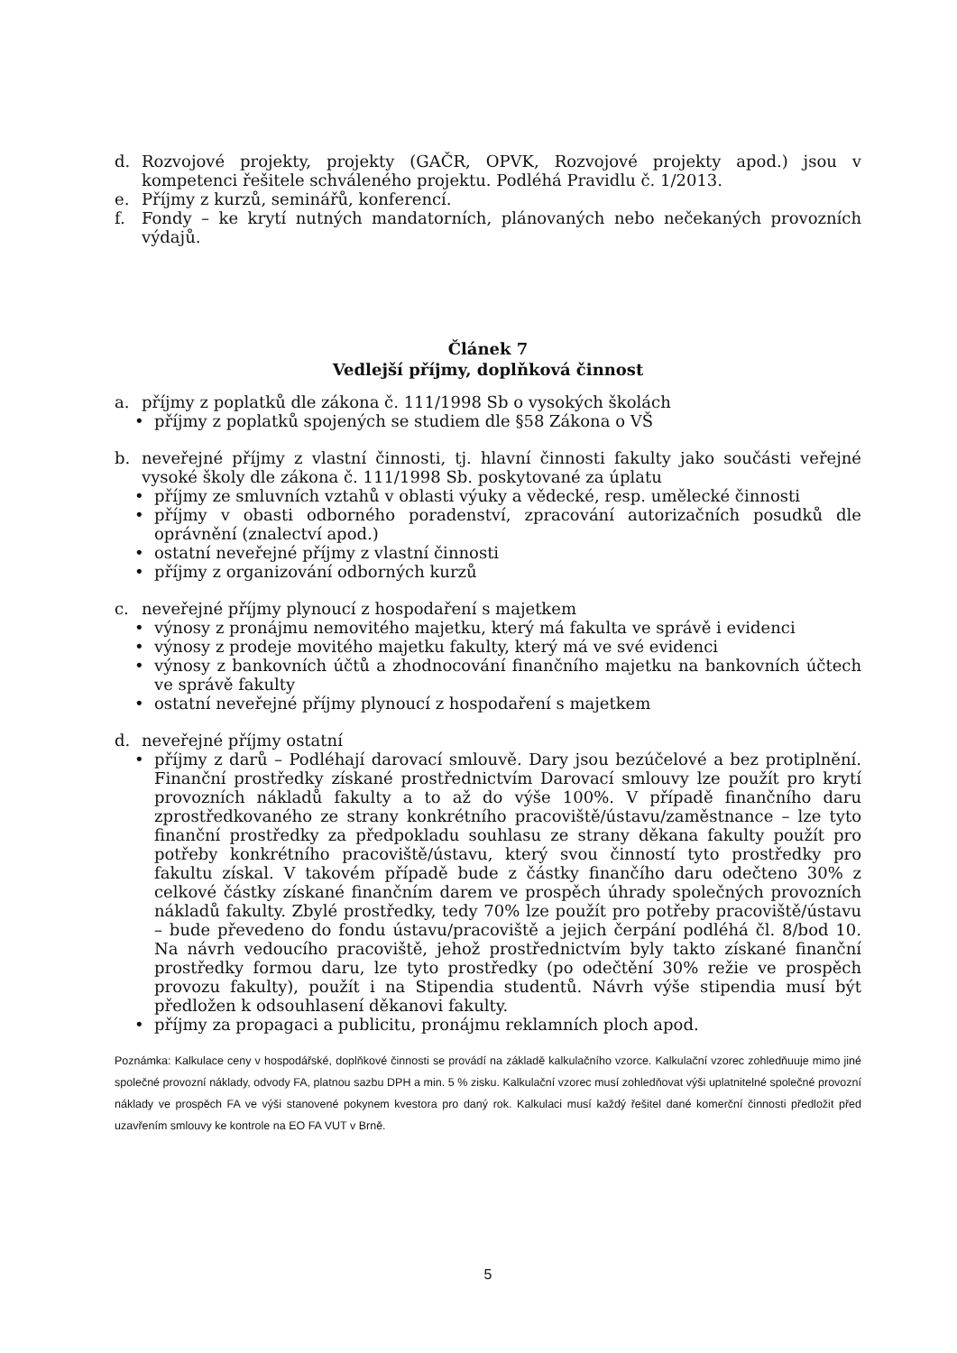d. Rozvojové projekty, projekty (GAČR, OPVK, Rozvojové projekty apod.) jsou v kompetenci řešitele schváleného projektu. Podléhá Pravidlu č. 1/2013.
e. Příjmy z kurzů, seminářů, konferencí.
f. Fondy – ke krytí nutných mandatorních, plánovaných nebo nečekaných provozních výdajů.
Článek 7
Vedlejší příjmy, doplňková činnost
a. příjmy z poplatků dle zákona č. 111/1998 Sb o vysokých školách
• příjmy z poplatků spojených se studiem dle §58 Zákona o VŠ
b. neveřejné příjmy z vlastní činnosti, tj. hlavní činnosti fakulty jako součásti veřejné vysoké školy dle zákona č. 111/1998 Sb. poskytované za úplatu
• příjmy ze smluvních vztahů v oblasti výuky a vědecké, resp. umělecké činnosti
• příjmy v obasti odborného poradenství, zpracování autorizačních posudků dle oprávnění (znalectví apod.)
• ostatní neveřejné příjmy z vlastní činnosti
• příjmy z organizování odborných kurzů
c. neveřejné příjmy plynoucí z hospodaření s majetkem
• výnosy z pronájmu nemovitého majetku, který má fakulta ve správě i evidenci
• výnosy z prodeje movitého majetku fakulty, který má ve své evidenci
• výnosy z bankovních účtů a zhodnocování finančního majetku na bankovních účtech ve správě fakulty
• ostatní neveřejné příjmy plynoucí z hospodaření s majetkem
d. neveřejné příjmy ostatní
• příjmy z darů – Podléhají darovací smlouvě. Dary jsou bezúčelové a bez protiplnění. Finanční prostředky získané prostřednictvím Darovací smlouvy lze použít pro krytí provozních nákladů fakulty a to až do výše 100%. V případě finančního daru zprostředkovaného ze strany konkrétního pracoviště/ústavu/zaměstnance – lze tyto finanční prostředky za předpokladu souhlasu ze strany děkana fakulty použít pro potřeby konkrétního pracoviště/ústavu, který svou činností tyto prostředky pro fakultu získal. V takovém případě bude z částky finančího daru odečteno 30% z celkové částky získané finančním darem ve prospěch úhrady společných provozních nákladů fakulty. Zbylé prostředky, tedy 70% lze použít pro potřeby pracoviště/ústavu – bude převedeno do fondu ústavu/pracoviště a jejich čerpání podléhá čl. 8/bod 10. Na návrh vedoucího pracoviště, jehož prostřednictvím byly takto získané finanční prostředky formou daru, lze tyto prostředky (po odečtění 30% režie ve prospěch provozu fakulty), použít i na Stipendia studentů. Návrh výše stipendia musí být předložen k odsouhlasení děkanovi fakulty.
• příjmy za propagaci a publicitu, pronájmu reklamních ploch apod.
Poznámka: Kalkulace ceny v hospodářské, doplňkové činnosti se provádí na základě kalkulačního vzorce. Kalkulační vzorec zohledňuuje mimo jiné společné provozní náklady, odvody FA, platnou sazbu DPH a min. 5 % zisku. Kalkulační vzorec musí zohledňovat výši uplatnitelné společné provozní náklady ve prospěch FA ve výši stanovené pokynem kvestora pro daný rok. Kalkulaci musí každý řešitel dané komerční činnosti předložit před uzavřením smlouvy ke kontrole na EO FA VUT v Brně.
5